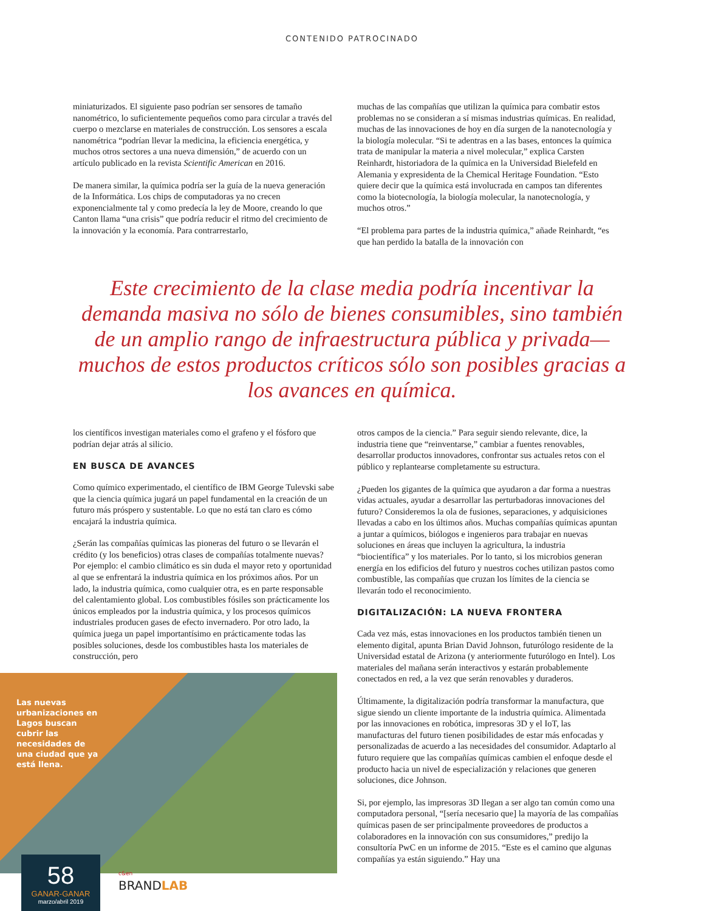CONTENIDO PATROCINADO
miniaturizados. El siguiente paso podrían ser sensores de tamaño nanométrico, lo suficientemente pequeños como para circular a través del cuerpo o mezclarse en materiales de construcción. Los sensores a escala nanométrica “podrían llevar la medicina, la eficiencia energética, y muchos otros sectores a una nueva dimensión,” de acuerdo con un artículo publicado en la revista Scientific American en 2016.
De manera similar, la química podría ser la guía de la nueva generación de la Informática. Los chips de computadoras ya no crecen exponencialmente tal y como predecía la ley de Moore, creando lo que Canton llama “una crisis” que podría reducir el ritmo del crecimiento de la innovación y la economía. Para contrarrestarlo,
muchas de las compañías que utilizan la química para combatir estos problemas no se consideran a sí mismas industrias químicas. En realidad, muchas de las innovaciones de hoy en día surgen de la nanotecnología y la biología molecular. “Si te adentras en a las bases, entonces la química trata de manipular la materia a nivel molecular,” explica Carsten Reinhardt, historiadora de la química en la Universidad Bielefeld en Alemania y expresidenta de la Chemical Heritage Foundation. “Esto quiere decir que la química está involucrada en campos tan diferentes como la biotecnología, la biología molecular, la nanotecnología, y muchos otros.”
“El problema para partes de la industria química,” añade Reinhardt, “es que han perdido la batalla de la innovación con
Este crecimiento de la clase media podría incentivar la demanda masiva no sólo de bienes consumibles, sino también de un amplio rango de infraestructura pública y privada—muchos de estos productos críticos sólo son posibles gracias a los avances en química.
los científicos investigan materiales como el grafeno y el fósforo que podrían dejar atrás al silicio.
EN BUSCA DE AVANCES
Como químico experimentado, el científico de IBM George Tulevski sabe que la ciencia química jugará un papel fundamental en la creación de un futuro más próspero y sustentable. Lo que no está tan claro es cómo encajará la industria química.
¿Serán las compañías químicas las pioneras del futuro o se llevarán el crédito (y los beneficios) otras clases de compañías totalmente nuevas? Por ejemplo: el cambio climático es sin duda el mayor reto y oportunidad al que se enfrentará la industria química en los próximos años. Por un lado, la industria química, como cualquier otra, es en parte responsable del calentamiento global. Los combustibles fósiles son prácticamente los únicos empleados por la industria química, y los procesos químicos industriales producen gases de efecto invernadero. Por otro lado, la química juega un papel importantísimo en prácticamente todas las posibles soluciones, desde los combustibles hasta los materiales de construcción, pero
Las nuevas urbanizaciones en Lagos buscan cubrir las necesidades de una ciudad que ya está llena.
otros campos de la ciencia.” Para seguir siendo relevante, dice, la industria tiene que “reinventarse,” cambiar a fuentes renovables, desarrollar productos innovadores, confrontar sus actuales retos con el público y replantearse completamente su estructura.
¿Pueden los gigantes de la química que ayudaron a dar forma a nuestras vidas actuales, ayudar a desarrollar las perturbadoras innovaciones del futuro? Consideremos la ola de fusiones, separaciones, y adquisiciones llevadas a cabo en los últimos años. Muchas compañías químicas apuntan a juntar a químicos, biólogos e ingenieros para trabajar en nuevas soluciones en áreas que incluyen la agricultura, la industria “biocientífica” y los materiales. Por lo tanto, si los microbios generan energía en los edificios del futuro y nuestros coches utilizan pastos como combustible, las compañías que cruzan los límites de la ciencia se llevarán todo el reconocimiento.
DIGITALIZACIÓN: LA NUEVA FRONTERA
Cada vez más, estas innovaciones en los productos también tienen un elemento digital, apunta Brian David Johnson, futurólogo residente de la Universidad estatal de Arizona (y anteriormente futurólogo en Intel). Los materiales del mañana serán interactivos y estarán probablemente conectados en red, a la vez que serán renovables y duraderos.
Últimamente, la digitalización podría transformar la manufactura, que sigue siendo un cliente importante de la industria química. Alimentada por las innovaciones en robótica, impresoras 3D y el IoT, las manufacturas del futuro tienen posibilidades de estar más enfocadas y personalizadas de acuerdo a las necesidades del consumidor. Adaptarlo al futuro requiere que las compañías químicas cambien el enfoque desde el producto hacia un nivel de especialización y relaciones que generen soluciones, dice Johnson.
Si, por ejemplo, las impresoras 3D llegan a ser algo tan común como una computadora personal, “[sería necesario que] la mayoría de las compañías químicas pasen de ser principalmente proveedores de productos a colaboradores en la innovación con sus consumidores,” predijo la consultoría PwC en un informe de 2015. “Este es el camino que algunas compañías ya están siguiendo.” Hay una
58
GANAR-GANAR
marzo/abril 2019
c&en
BRANDLAB